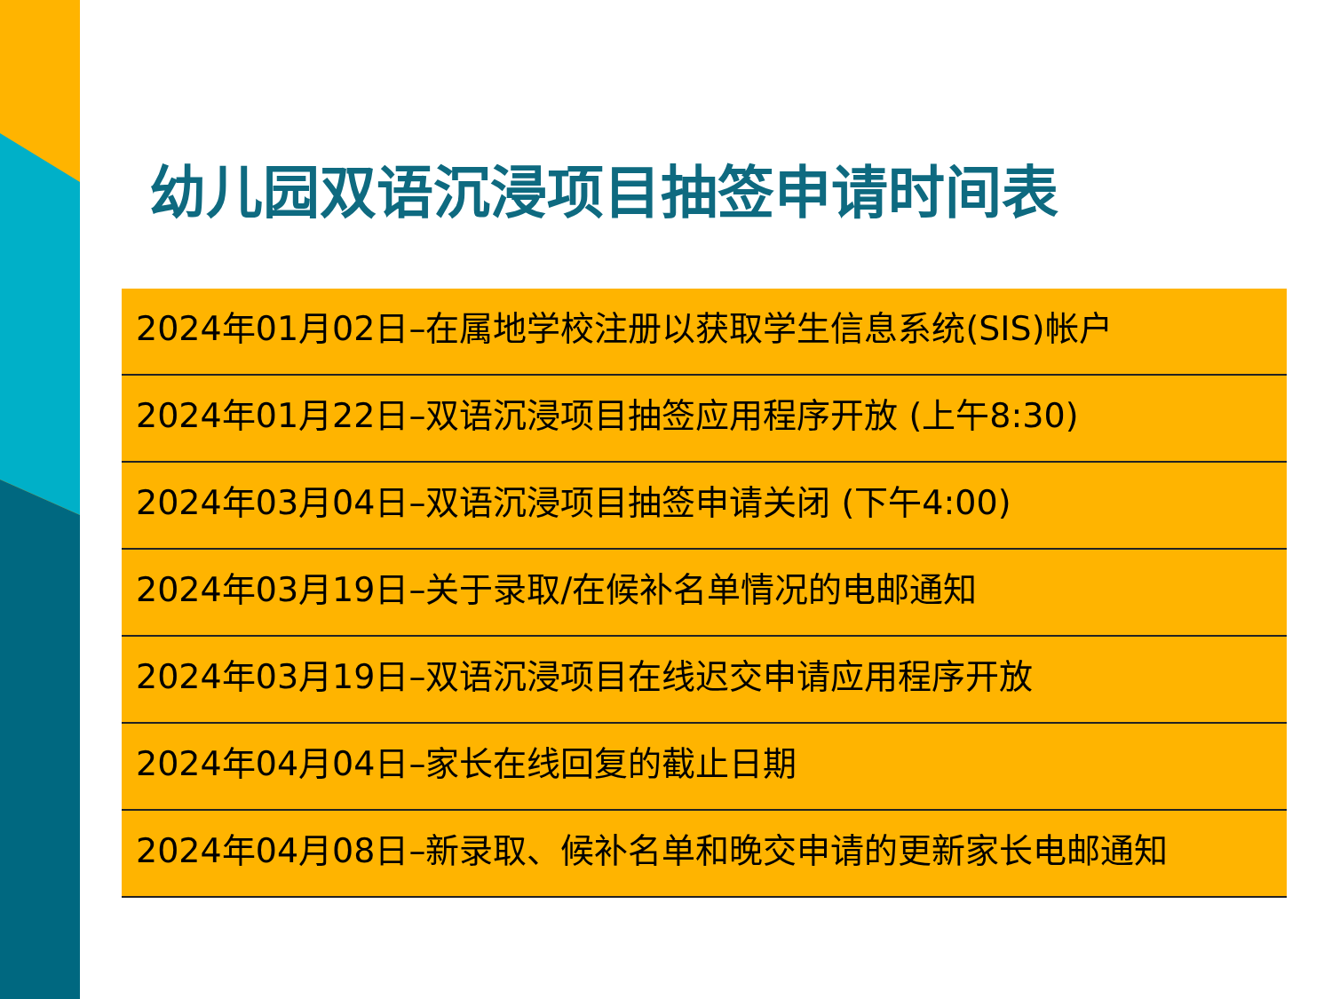幼儿园双语沉浸项目抽签申请时间表
| 2024年01月02日–在属地学校注册以获取学生信息系统(SIS)帐户 |
| 2024年01月22日–双语沉浸项目抽签应用程序开放 (上午8:30) |
| 2024年03月04日–双语沉浸项目抽签申请关闭 (下午4:00) |
| 2024年03月19日–关于录取/在候补名单情况的电邮通知 |
| 2024年03月19日–双语沉浸项目在线迟交申请应用程序开放 |
| 2024年04月04日–家长在线回复的截止日期 |
| 2024年04月08日–新录取、候补名单和晚交申请的更新家长电邮通知 |